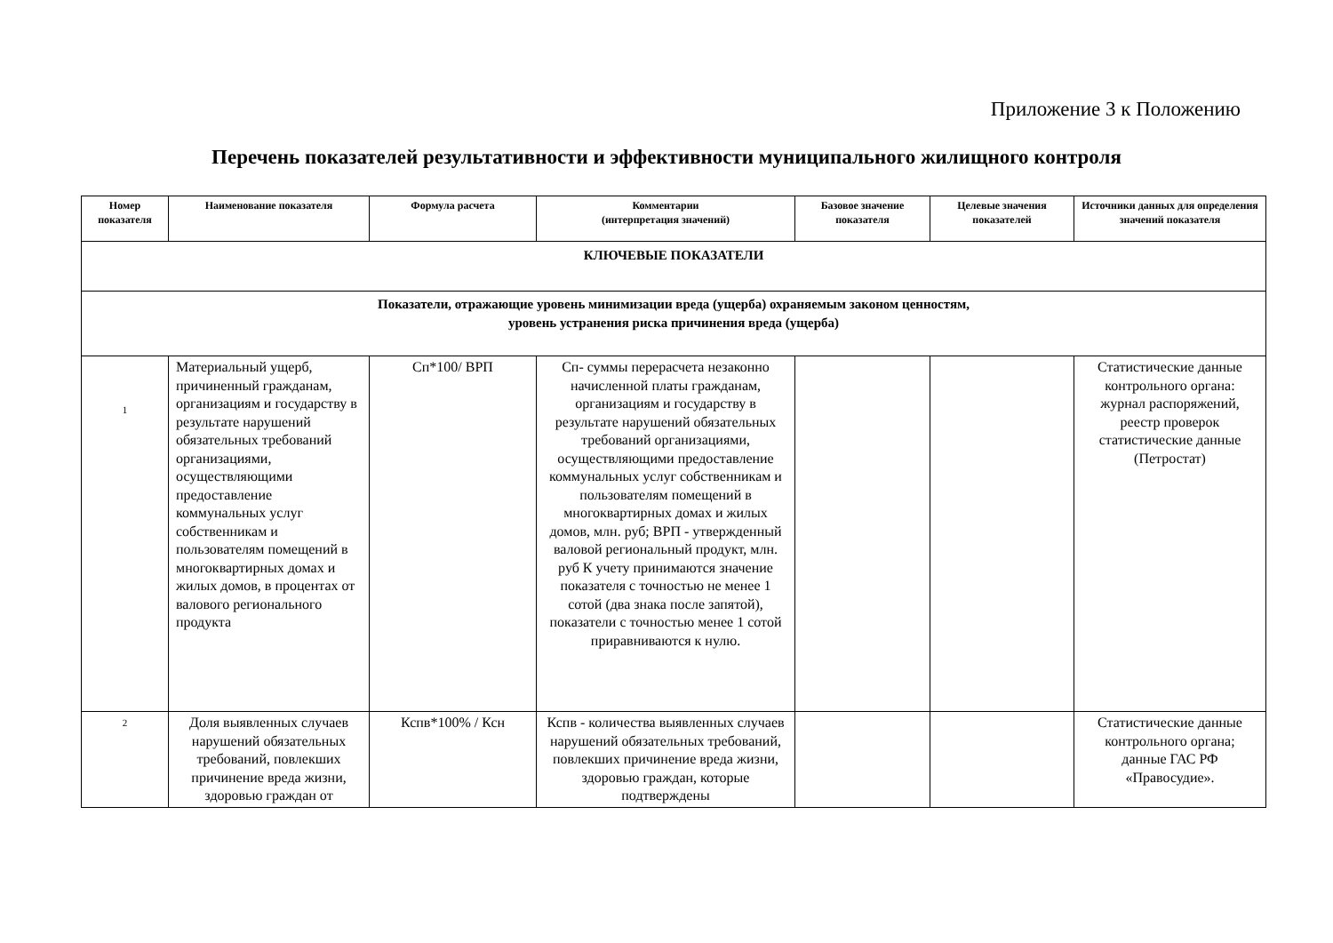Приложение 3 к Положению
Перечень показателей результативности и эффективности муниципального жилищного контроля
| Номер показателя | Наименование показателя | Формула расчета | Комментарии (интерпретация значений) | Базовое значение показателя | Целевые значения показателей | Источники данных для определения значений показателя |
| --- | --- | --- | --- | --- | --- | --- |
| КЛЮЧЕВЫЕ ПОКАЗАТЕЛИ | | | | | | |
| Показатели, отражающие уровень минимизации вреда (ущерба) охраняемым законом ценностям, уровень устранения риска причинения вреда (ущерба) | | | | | | |
| 1 | Материальный ущерб, причиненный гражданам, организациям и государству в результате нарушений обязательных требований организациями, осуществляющими предоставление коммунальных услуг собственникам и пользователям помещений в многоквартирных домах и жилых домов, в процентах от валового регионального продукта | Сп*100/ ВРП | Сп- суммы перерасчета незаконно начисленной платы гражданам, организациям и государству в результате нарушений обязательных требований организациями, осуществляющими предоставление коммунальных услуг собственникам и пользователям помещений в многоквартирных домах и жилых домов, млн. руб; ВРП - утвержденный валовой региональный продукт, млн. руб К учету принимаются значение показателя с точностью не менее 1 сотой (два знака после запятой), показатели с точностью менее 1 сотой приравниваются к нулю. | | | Статистические данные контрольного органа: журнал распоряжений, реестр проверок статистические данные (Петростат) |
| 2 | Доля выявленных случаев нарушений обязательных требований, повлекших причинение вреда жизни, здоровью граждан от | Кспв*100% / Ксн | Кспв - количества выявленных случаев нарушений обязательных требований, повлекших причинение вреда жизни, здоровью граждан, которые подтверждены | | | Статистические данные контрольного органа; данные ГАС РФ «Правосудие». |